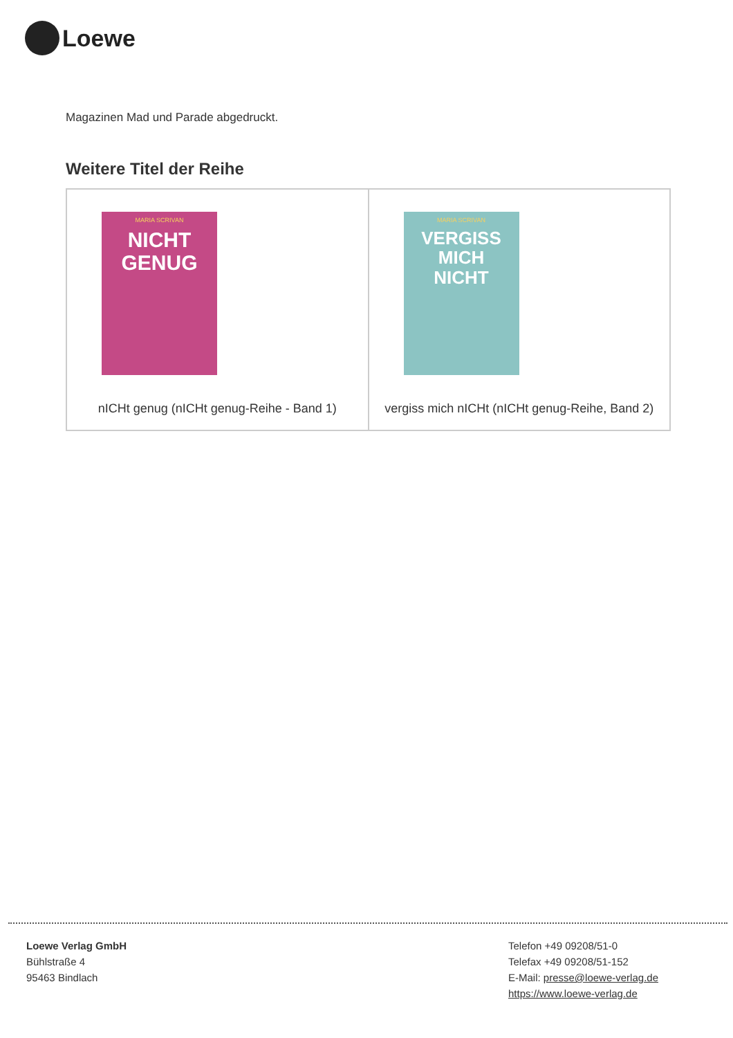Loewe
Magazinen Mad und Parade abgedruckt.
Weitere Titel der Reihe
| MARIA SCRIVAN NICHT GENUG nICHt genug (nICHt genug-Reihe - Band 1) | MARIA SCRIVAN VERGISS MICH NICHT vergiss mich nICHt (nICHt genug-Reihe, Band 2) |
Loewe Verlag GmbH
Bühlstraße 4
95463 Bindlach
Telefon +49 09208/51-0
Telefax +49 09208/51-152
E-Mail: presse@loewe-verlag.de
https://www.loewe-verlag.de